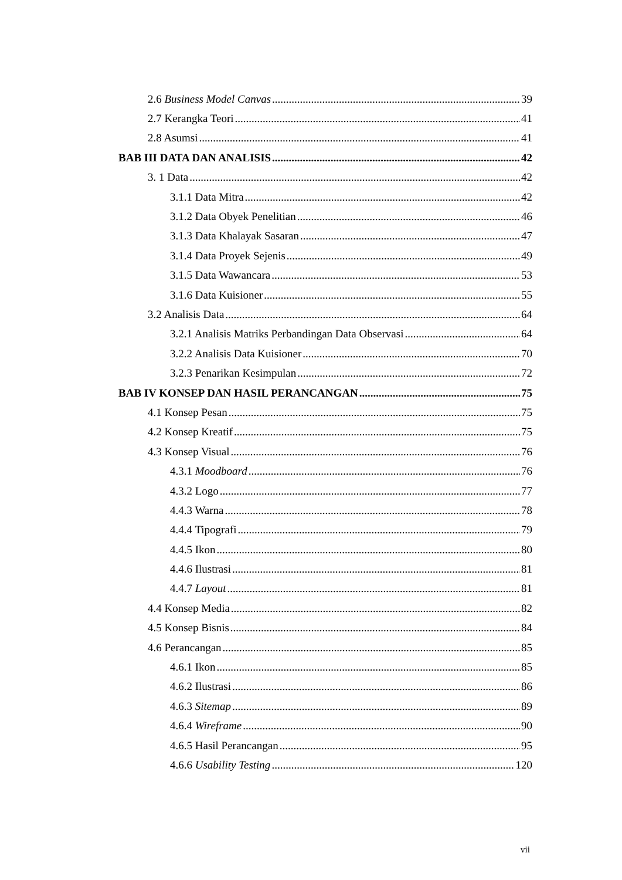2.6 Business Model Canvas 39
2.7 Kerangka Teori 41
2.8 Asumsi 41
BAB III DATA DAN ANALISIS 42
3. 1 Data 42
3.1.1 Data Mitra 42
3.1.2 Data Obyek Penelitian 46
3.1.3 Data Khalayak Sasaran 47
3.1.4 Data Proyek Sejenis 49
3.1.5 Data Wawancara 53
3.1.6 Data Kuisioner 55
3.2 Analisis Data 64
3.2.1 Analisis Matriks Perbandingan Data Observasi 64
3.2.2 Analisis Data Kuisioner 70
3.2.3 Penarikan Kesimpulan 72
BAB IV KONSEP DAN HASIL PERANCANGAN 75
4.1 Konsep Pesan 75
4.2 Konsep Kreatif 75
4.3 Konsep Visual 76
4.3.1 Moodboard 76
4.3.2 Logo 77
4.4.3 Warna 78
4.4.4 Tipografi 79
4.4.5 Ikon 80
4.4.6 Ilustrasi 81
4.4.7 Layout 81
4.4 Konsep Media 82
4.5 Konsep Bisnis 84
4.6 Perancangan 85
4.6.1 Ikon 85
4.6.2 Ilustrasi 86
4.6.3 Sitemap 89
4.6.4 Wireframe 90
4.6.5 Hasil Perancangan 95
4.6.6 Usability Testing 120
vii